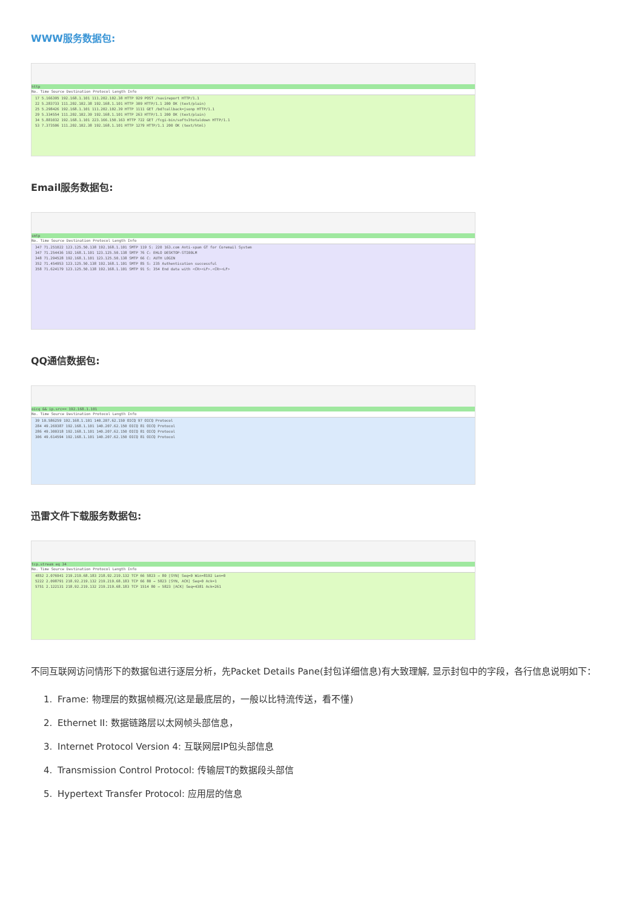WWW服务数据包:
http
No. Time Source Destination Protocol Length Info
17 5.166395 192.168.1.101 111.202.102.38 HTTP 929 POST /navireport HTTP/1.1 22 5.283733 111.202.102.38 192.168.1.101 HTTP 309 HTTP/1.1 200 OK (text/plain) 25 5.298426 192.168.1.101 111.202.102.39 HTTP 1111 GET /bd?callback=jsonp HTTP/1.1 29 5.334554 111.202.102.39 192.168.1.101 HTTP 263 HTTP/1.1 200 OK (text/plain) 34 5.881032 192.168.1.101 223.166.150.163 HTTP 722 GET /fcgi-bin/softv3totaldown HTTP/1.1 53 7.373506 111.202.102.38 192.168.1.101 HTTP 1279 HTTP/1.1 200 OK (text/html)
Email服务数据包:
smtp
No. Time Source Destination Protocol Length Info
347 71.251022 123.125.50.138 192.168.1.101 SMTP 119 S: 220 163.com Anti-spam GT for Coremail System 347 71.254436 192.168.1.101 123.125.50.138 SMTP 76 C: EHLO DESKTOP-STI00LM 348 71.294528 192.168.1.101 123.125.50.138 SMTP 66 C: AUTH LOGIN 352 71.454953 123.125.50.138 192.168.1.101 SMTP 85 S: 235 Authentication successful 358 71.624179 123.125.50.138 192.168.1.101 SMTP 91 S: 354 End data with <CR><LF>.<CR><LF>
QQ通信数据包:
oicq && ip.src== 192.168.1.101
No. Time Source Destination Protocol Length Info
39 10.586259 192.168.1.101 140.207.62.150 OICQ 97 OICQ Protocol 284 49.269387 192.168.1.101 140.207.62.150 OICQ 81 OICQ Protocol 286 49.300318 192.168.1.101 140.207.62.150 OICQ 81 OICQ Protocol 306 49.614594 192.168.1.101 140.207.62.150 OICQ 81 OICQ Protocol
迅雷文件下载服务数据包:
tcp.stream eq 34
No. Time Source Destination Protocol Length Info
4852 2.076941 219.219.68.183 218.92.219.132 TCP 66 5823 → 80 [SYN] Seq=0 Win=8192 Len=0 5222 2.098791 218.92.219.132 219.219.68.183 TCP 66 80 → 5823 [SYN, ACK] Seq=0 Ack=1 5751 2.122131 218.92.219.132 219.219.68.183 TCP 1514 80 → 5823 [ACK] Seq=4381 Ack=261
不同互联网访问情形下的数据包进行逐层分析，先Packet Details Pane(封包详细信息)有大致理解, 显示封包中的字段，各行信息说明如下：
1. Frame: 物理层的数据帧概况(这是最底层的，一般以比特流传送，看不懂)
2. Ethernet II: 数据链路层以太网帧头部信息，
3. Internet Protocol Version 4: 互联网层IP包头部信息
4. Transmission Control Protocol: 传输层T的数据段头部信
5. Hypertext Transfer Protocol: 应用层的信息